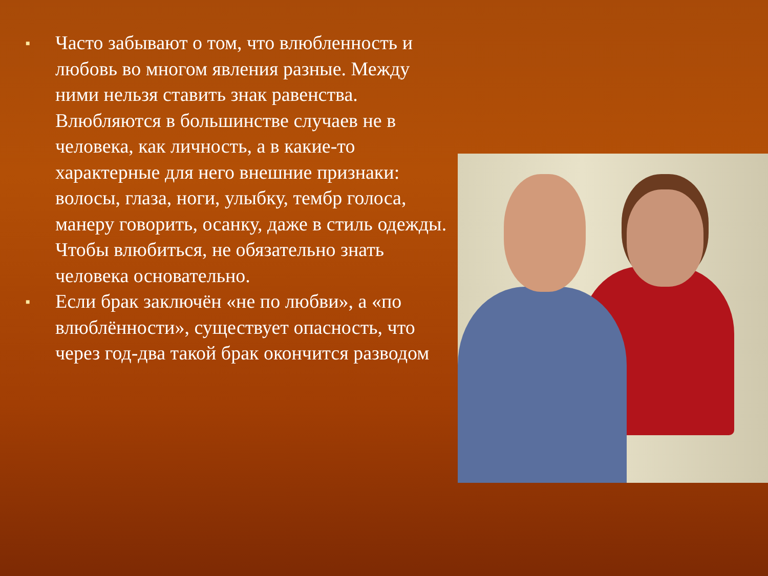■ Часто забывают о том, что влюбленность и любовь во многом явления разные. Между ними нельзя ставить знак равенства. Влюбляются в большинстве случаев не в человека, как личность, а в какие-то характерные для него внешние признаки: волосы, глаза, ноги, улыбку, тембр голоса, манеру говорить, осанку, даже в стиль одежды. Чтобы влюбиться, не обязательно знать человека основательно.
■ Если брак заключён «не по любви», а «по влюблённости», существует опасность, что через год-два такой брак окончится разводом